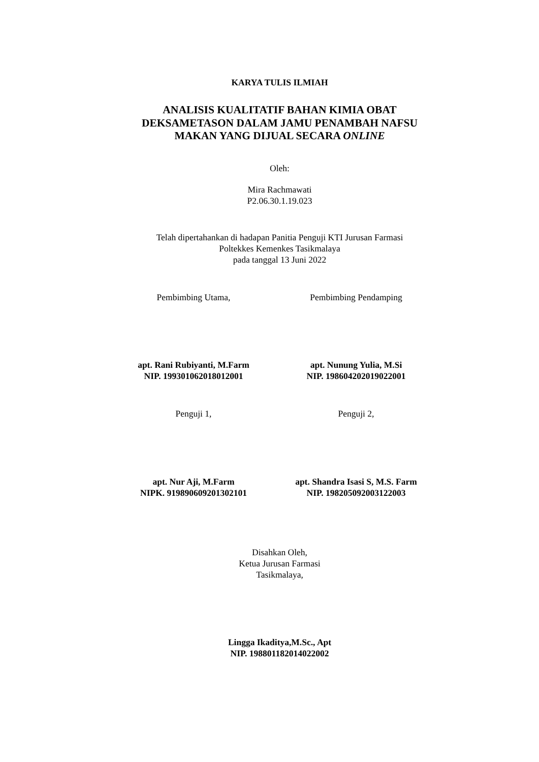KARYA TULIS ILMIAH
ANALISIS KUALITATIF BAHAN KIMIA OBAT
DEKSAMETASON DALAM JAMU PENAMBAH NAFSU
MAKAN YANG DIJUAL SECARA ONLINE
Oleh:
Mira Rachmawati
P2.06.30.1.19.023
Telah dipertahankan di hadapan Panitia Penguji KTI Jurusan Farmasi
Poltekkes Kemenkes Tasikmalaya
pada tanggal 13 Juni 2022
Pembimbing Utama, Pembimbing Pendamping
apt. Rani Rubiyanti, M.Farm
NIP. 199301062018012001
apt. Nunung Yulia, M.Si
NIP. 198604202019022001
Penguji 1, Penguji 2,
apt. Nur Aji, M.Farm
NIPK. 919890609201302101
apt. Shandra Isasi S, M.S. Farm
NIP. 198205092003122003
Disahkan Oleh,
Ketua Jurusan Farmasi
Tasikmalaya,
Lingga Ikaditya,M.Sc., Apt
NIP. 198801182014022002